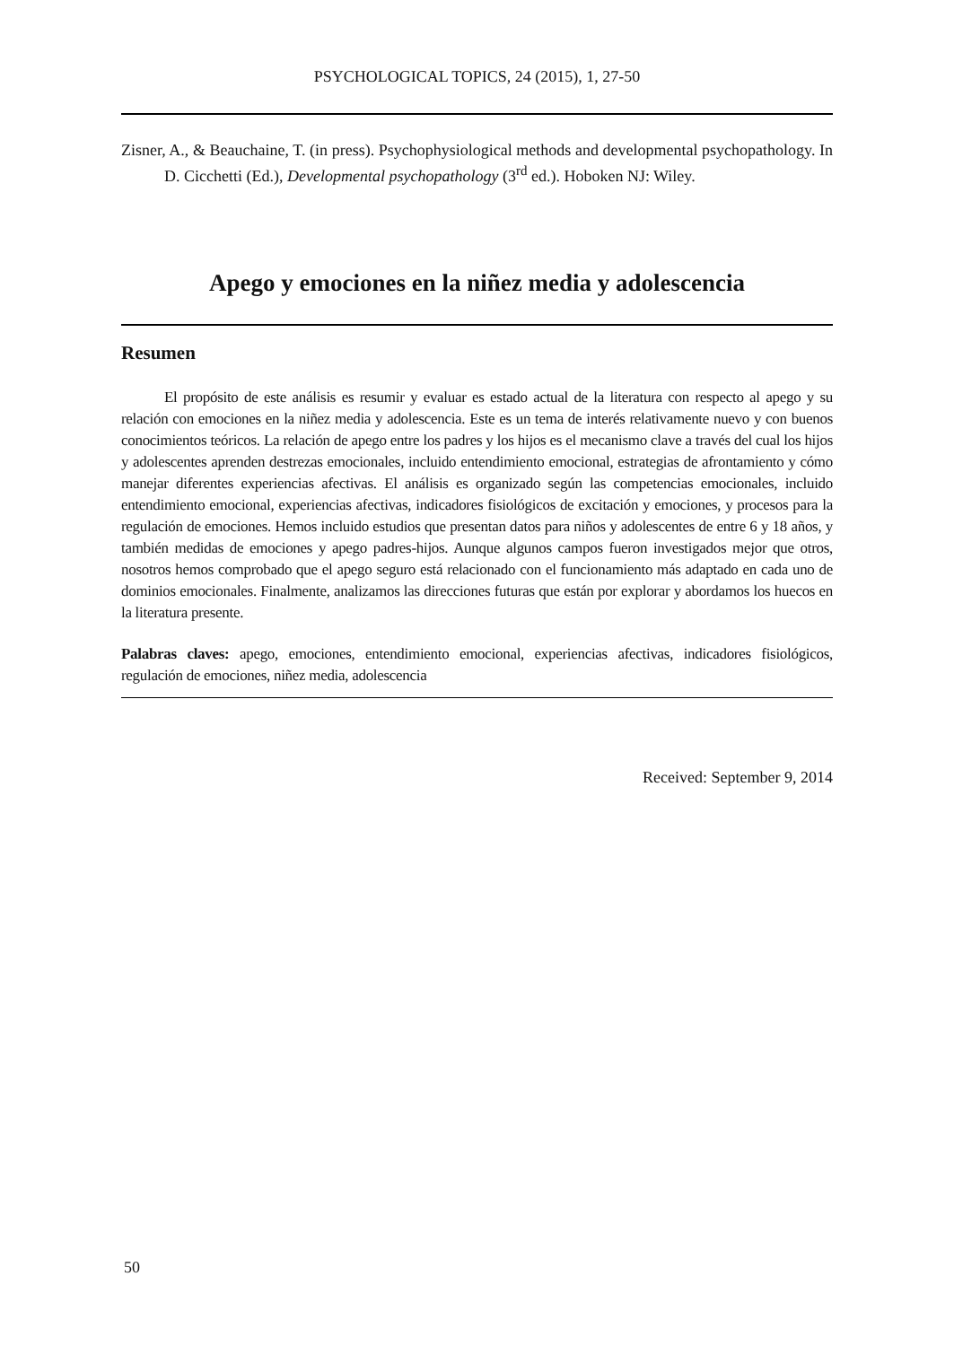PSYCHOLOGICAL TOPICS, 24 (2015), 1, 27-50
Zisner, A., & Beauchaine, T. (in press). Psychophysiological methods and developmental psychopathology. In D. Cicchetti (Ed.), Developmental psychopathology (3<sup>rd</sup> ed.). Hoboken NJ: Wiley.
Apego y emociones en la niñez media y adolescencia
Resumen
El propósito de este análisis es resumir y evaluar es estado actual de la literatura con respecto al apego y su relación con emociones en la niñez media y adolescencia. Este es un tema de interés relativamente nuevo y con buenos conocimientos teóricos. La relación de apego entre los padres y los hijos es el mecanismo clave a través del cual los hijos y adolescentes aprenden destrezas emocionales, incluido entendimiento emocional, estrategias de afrontamiento y cómo manejar diferentes experiencias afectivas. El análisis es organizado según las competencias emocionales, incluido entendimiento emocional, experiencias afectivas, indicadores fisiológicos de excitación y emociones, y procesos para la regulación de emociones. Hemos incluido estudios que presentan datos para niños y adolescentes de entre 6 y 18 años, y también medidas de emociones y apego padres-hijos. Aunque algunos campos fueron investigados mejor que otros, nosotros hemos comprobado que el apego seguro está relacionado con el funcionamiento más adaptado en cada uno de dominios emocionales. Finalmente, analizamos las direcciones futuras que están por explorar y abordamos los huecos en la literatura presente.
Palabras claves: apego, emociones, entendimiento emocional, experiencias afectivas, indicadores fisiológicos, regulación de emociones, niñez media, adolescencia
Received: September 9, 2014
50